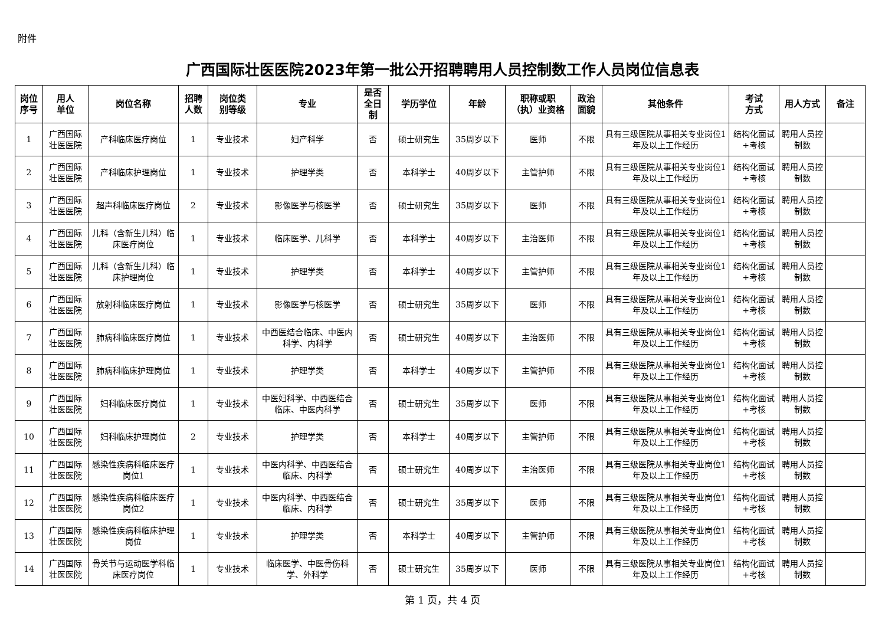附件
广西国际壮医医院2023年第一批公开招聘聘用人员控制数工作人员岗位信息表
| 岗位 序号 | 用人 单位 | 岗位名称 | 招聘 人数 | 岗位类 别等级 | 专业 | 是否 全日 制 | 学历学位 | 年龄 | 职称或职 （执）业资格 | 政治 面貌 | 其他条件 | 考试 方式 | 用人方式 | 备注 |
| --- | --- | --- | --- | --- | --- | --- | --- | --- | --- | --- | --- | --- | --- | --- |
| 1 | 广西国际 壮医医院 | 产科临床医疗岗位 | 1 | 专业技术 | 妇产科学 | 否 | 硕士研究生 | 35周岁以下 | 医师 | 不限 | 具有三级医院从事相关专业岗位1年及以上工作经历 | 结构化面试+考核 | 聘用人员控制数 | |
| 2 | 广西国际 壮医医院 | 产科临床护理岗位 | 1 | 专业技术 | 护理学类 | 否 | 本科学士 | 40周岁以下 | 主管护师 | 不限 | 具有三级医院从事相关专业岗位1年及以上工作经历 | 结构化面试+考核 | 聘用人员控制数 | |
| 3 | 广西国际 壮医医院 | 超声科临床医疗岗位 | 2 | 专业技术 | 影像医学与核医学 | 否 | 硕士研究生 | 35周岁以下 | 医师 | 不限 | 具有三级医院从事相关专业岗位1年及以上工作经历 | 结构化面试+考核 | 聘用人员控制数 | |
| 4 | 广西国际 壮医医院 | 儿科（含新生儿科）临床医疗岗位 | 1 | 专业技术 | 临床医学、儿科学 | 否 | 本科学士 | 40周岁以下 | 主治医师 | 不限 | 具有三级医院从事相关专业岗位1年及以上工作经历 | 结构化面试+考核 | 聘用人员控制数 | |
| 5 | 广西国际 壮医医院 | 儿科（含新生儿科）临床护理岗位 | 1 | 专业技术 | 护理学类 | 否 | 本科学士 | 40周岁以下 | 主管护师 | 不限 | 具有三级医院从事相关专业岗位1年及以上工作经历 | 结构化面试+考核 | 聘用人员控制数 | |
| 6 | 广西国际 壮医医院 | 放射科临床医疗岗位 | 1 | 专业技术 | 影像医学与核医学 | 否 | 硕士研究生 | 35周岁以下 | 医师 | 不限 | 具有三级医院从事相关专业岗位1年及以上工作经历 | 结构化面试+考核 | 聘用人员控制数 | |
| 7 | 广西国际 壮医医院 | 肺病科临床医疗岗位 | 1 | 专业技术 | 中西医结合临床、中医内科学、内科学 | 否 | 硕士研究生 | 40周岁以下 | 主治医师 | 不限 | 具有三级医院从事相关专业岗位1年及以上工作经历 | 结构化面试+考核 | 聘用人员控制数 | |
| 8 | 广西国际 壮医医院 | 肺病科临床护理岗位 | 1 | 专业技术 | 护理学类 | 否 | 本科学士 | 40周岁以下 | 主管护师 | 不限 | 具有三级医院从事相关专业岗位1年及以上工作经历 | 结构化面试+考核 | 聘用人员控制数 | |
| 9 | 广西国际 壮医医院 | 妇科临床医疗岗位 | 1 | 专业技术 | 中医妇科学、中西医结合临床、中医内科学 | 否 | 硕士研究生 | 35周岁以下 | 医师 | 不限 | 具有三级医院从事相关专业岗位1年及以上工作经历 | 结构化面试+考核 | 聘用人员控制数 | |
| 10 | 广西国际 壮医医院 | 妇科临床护理岗位 | 2 | 专业技术 | 护理学类 | 否 | 本科学士 | 40周岁以下 | 主管护师 | 不限 | 具有三级医院从事相关专业岗位1年及以上工作经历 | 结构化面试+考核 | 聘用人员控制数 | |
| 11 | 广西国际 壮医医院 | 感染性疾病科临床医疗岗位1 | 1 | 专业技术 | 中医内科学、中西医结合临床、内科学 | 否 | 硕士研究生 | 40周岁以下 | 主治医师 | 不限 | 具有三级医院从事相关专业岗位1年及以上工作经历 | 结构化面试+考核 | 聘用人员控制数 | |
| 12 | 广西国际 壮医医院 | 感染性疾病科临床医疗岗位2 | 1 | 专业技术 | 中医内科学、中西医结合临床、内科学 | 否 | 硕士研究生 | 35周岁以下 | 医师 | 不限 | 具有三级医院从事相关专业岗位1年及以上工作经历 | 结构化面试+考核 | 聘用人员控制数 | |
| 13 | 广西国际 壮医医院 | 感染性疾病科临床护理岗位 | 1 | 专业技术 | 护理学类 | 否 | 本科学士 | 40周岁以下 | 主管护师 | 不限 | 具有三级医院从事相关专业岗位1年及以上工作经历 | 结构化面试+考核 | 聘用人员控制数 | |
| 14 | 广西国际 壮医医院 | 骨关节与运动医学科临床医疗岗位 | 1 | 专业技术 | 临床医学、中医骨伤科学、外科学 | 否 | 硕士研究生 | 35周岁以下 | 医师 | 不限 | 具有三级医院从事相关专业岗位1年及以上工作经历 | 结构化面试+考核 | 聘用人员控制数 | |
第 1 页，共 4 页